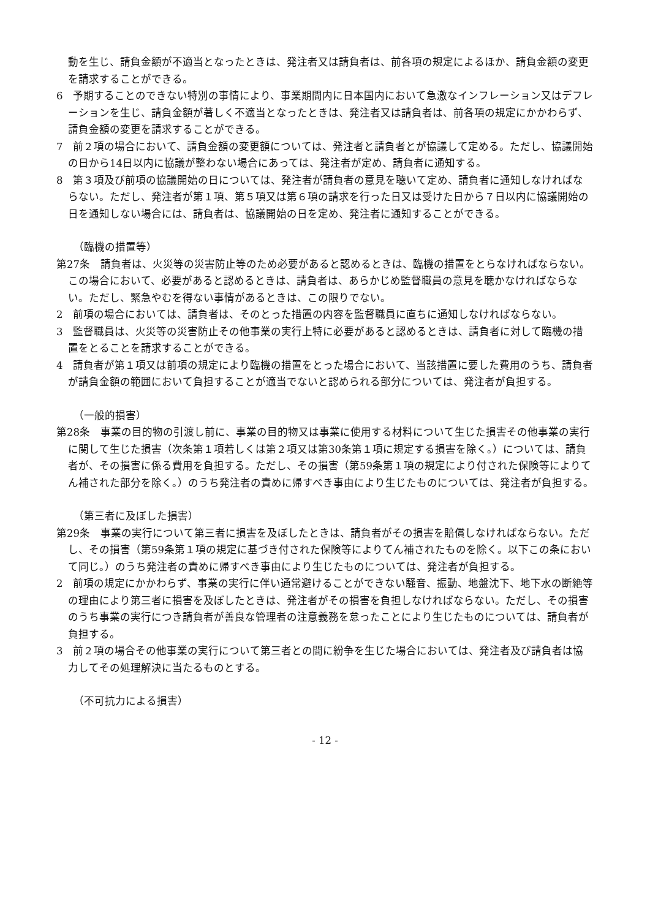動を生じ、請負金額が不適当となったときは、発注者又は請負者は、前各項の規定によるほか、請負金額の変更を請求することができる。
6　予期することのできない特別の事情により、事業期間内に日本国内において急激なインフレーション又はデフレーションを生じ、請負金額が著しく不適当となったときは、発注者又は請負者は、前各項の規定にかかわらず、請負金額の変更を請求することができる。
7　前２項の場合において、請負金額の変更額については、発注者と請負者とが協議して定める。ただし、協議開始の日から14日以内に協議が整わない場合にあっては、発注者が定め、請負者に通知する。
8　第３項及び前項の協議開始の日については、発注者が請負者の意見を聴いて定め、請負者に通知しなければならない。ただし、発注者が第１項、第５項又は第６項の請求を行った日又は受けた日から７日以内に協議開始の日を通知しない場合には、請負者は、協議開始の日を定め、発注者に通知することができる。
（臨機の措置等）
第27条　請負者は、火災等の災害防止等のため必要があると認めるときは、臨機の措置をとらなければならない。この場合において、必要があると認めるときは、請負者は、あらかじめ監督職員の意見を聴かなければならない。ただし、緊急やむを得ない事情があるときは、この限りでない。
2　前項の場合においては、請負者は、そのとった措置の内容を監督職員に直ちに通知しなければならない。
3　監督職員は、火災等の災害防止その他事業の実行上特に必要があると認めるときは、請負者に対して臨機の措置をとることを請求することができる。
4　請負者が第１項又は前項の規定により臨機の措置をとった場合において、当該措置に要した費用のうち、請負者が請負金額の範囲において負担することが適当でないと認められる部分については、発注者が負担する。
（一般的損害）
第28条　事業の目的物の引渡し前に、事業の目的物又は事業に使用する材料について生じた損害その他事業の実行に関して生じた損害（次条第１項若しくは第２項又は第30条第１項に規定する損害を除く。）については、請負者が、その損害に係る費用を負担する。ただし、その損害（第59条第１項の規定により付された保険等によりてん補された部分を除く。）のうち発注者の責めに帰すべき事由により生じたものについては、発注者が負担する。
（第三者に及ぼした損害）
第29条　事業の実行について第三者に損害を及ぼしたときは、請負者がその損害を賠償しなければならない。ただし、その損害（第59条第１項の規定に基づき付された保険等によりてん補されたものを除く。以下この条において同じ。）のうち発注者の責めに帰すべき事由により生じたものについては、発注者が負担する。
2　前項の規定にかかわらず、事業の実行に伴い通常避けることができない騒音、振動、地盤沈下、地下水の断絶等の理由により第三者に損害を及ぼしたときは、発注者がその損害を負担しなければならない。ただし、その損害のうち事業の実行につき請負者が善良な管理者の注意義務を怠ったことにより生じたものについては、請負者が負担する。
3　前２項の場合その他事業の実行について第三者との間に紛争を生じた場合においては、発注者及び請負者は協力してその処理解決に当たるものとする。
（不可抗力による損害）
- 12 -